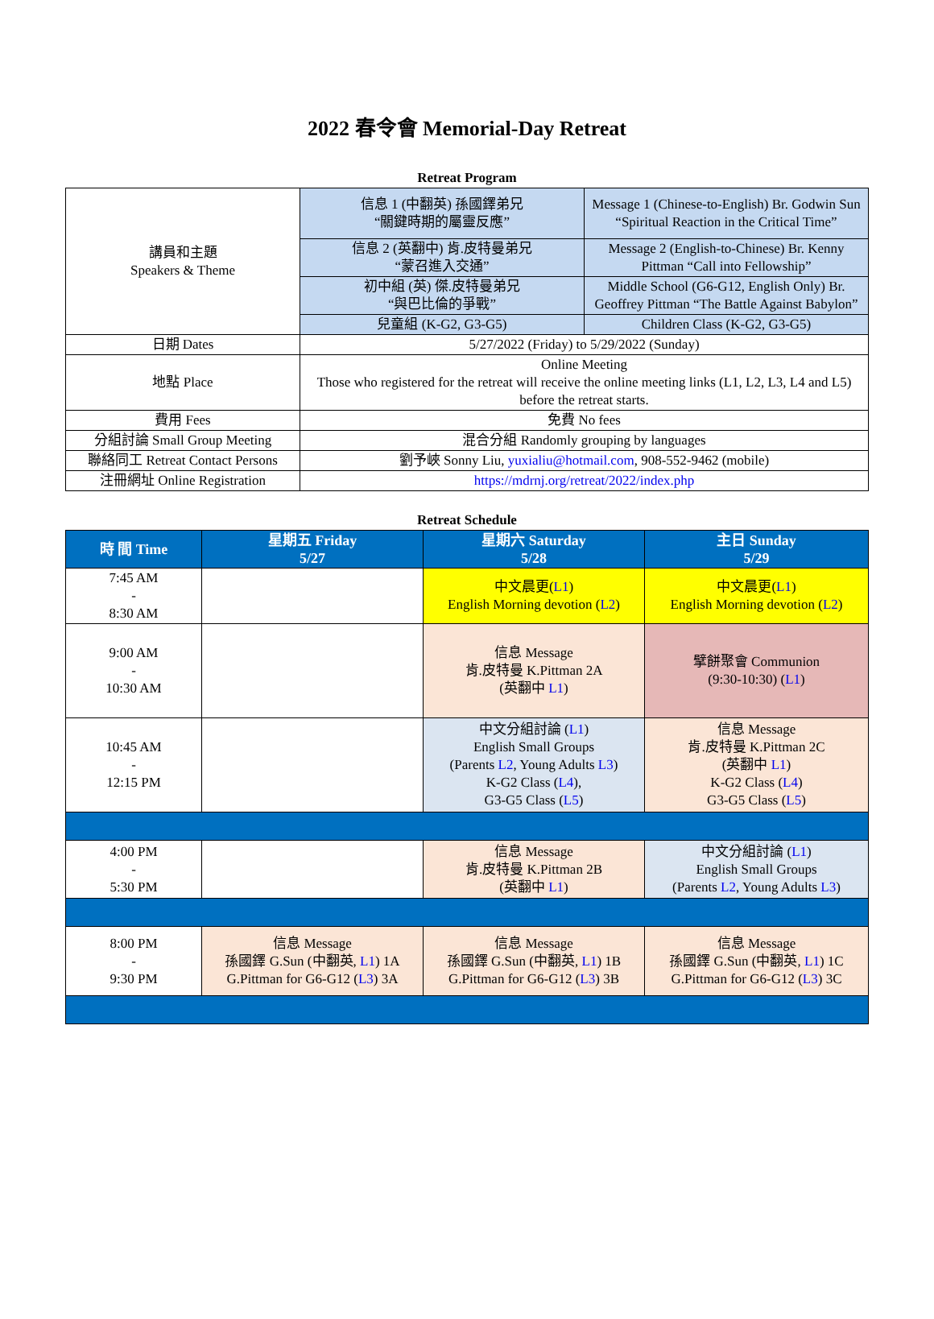2022 春令會 Memorial-Day Retreat
Retreat Program
| 講員和主題 Speakers & Theme | 信息 1 (中翻英) 孫國鐸弟兄 “關鍵時期的屬靈反應” | Message 1 (Chinese-to-English) Br. Godwin Sun “Spiritual Reaction in the Critical Time” |
| | 信息 2 (英翻中) 肯.皮特曼弟兄 “蒙召進入交通” | Message 2 (English-to-Chinese) Br. Kenny Pittman “Call into Fellowship” |
| | 初中組 (英) 傑.皮特曼弟兄 “與巴比倫的爭戰” | Middle School (G6-G12, English Only) Br. Geoffrey Pittman “The Battle Against Babylon” |
| | 兒童組 (K-G2, G3-G5) | Children Class (K-G2, G3-G5) |
| 日期 Dates | 5/27/2022 (Friday) to 5/29/2022 (Sunday) | |
| 地點 Place | Online Meeting Those who registered for the retreat will receive the online meeting links (L1, L2, L3, L4 and L5) before the retreat starts. | |
| 費用 Fees | 免費 No fees | |
| 分組討論 Small Group Meeting | 混合分組 Randomly grouping by languages | |
| 聯絡同工 Retreat Contact Persons | 劉予峽 Sonny Liu, yuxialiu@hotmail.com , 908-552-9462 (mobile) | |
| 注冊網址 Online Registration | https://mdrnj.org/retreat/2022/index.php | |
Retreat Schedule
| 時 間 Time | 星期五 Friday 5/27 | 星期六 Saturday 5/28 | 主日 Sunday 5/29 |
| --- | --- | --- | --- |
| 7:45 AM - 8:30 AM | | 中文晨更( L1 ) English Morning devotion ( L2 ) | 中文晨更( L1 ) English Morning devotion ( L2 ) |
| 9:00 AM - 10:30 AM | | 信息 Message 肯.皮特曼 K.Pittman 2A (英翻中 L1 ) | 擘餅聚會 Communion (9:30-10:30) ( L1 ) |
| 10:45 AM - 12:15 PM | | 中文分組討論 ( L1 ) English Small Groups (Parents L2 , Young Adults L3 ) K-G2 Class ( L4 ), G3-G5 Class ( L5 ) | 信息 Message 肯.皮特曼 K.Pittman 2C (英翻中 L1 ) K-G2 Class ( L4 ) G3-G5 Class ( L5 ) |
| 4:00 PM - 5:30 PM | | 信息 Message 肯.皮特曼 K.Pittman 2B (英翻中 L1 ) | 中文分組討論 ( L1 ) English Small Groups (Parents L2 , Young Adults L3 ) |
| 8:00 PM - 9:30 PM | 信息 Message 孫國鐸 G.Sun (中翻英, L1 ) 1A G.Pittman for G6-G12 ( L3 ) 3A | 信息 Message 孫國鐸 G.Sun (中翻英, L1 ) 1B G.Pittman for G6-G12 ( L3 ) 3B | 信息 Message 孫國鐸 G.Sun (中翻英, L1 ) 1C G.Pittman for G6-G12 ( L3 ) 3C |